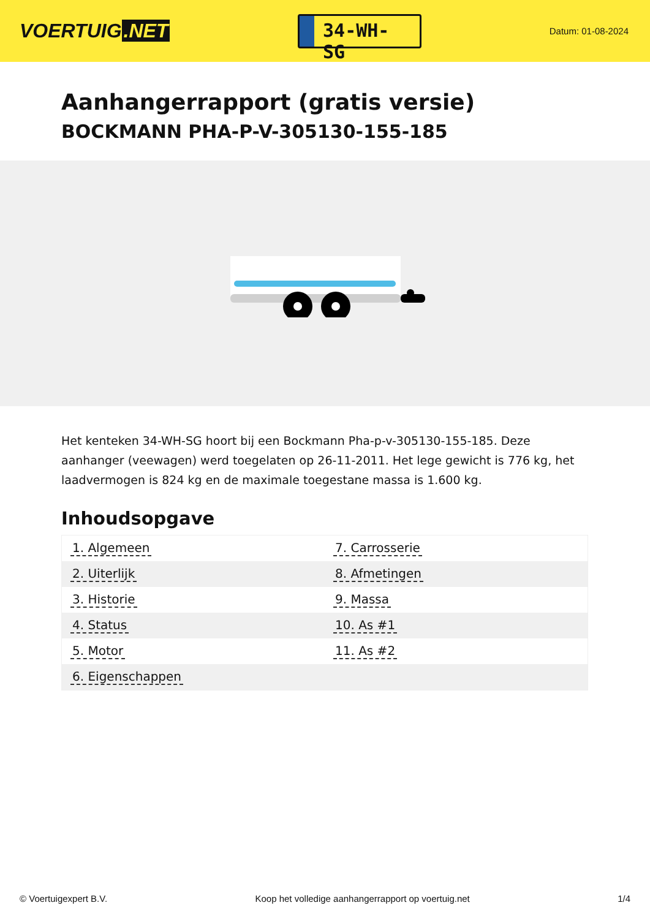VOERTUIG.NET
34-WH-SG
Datum: 01-08-2024
Aanhangerrapport (gratis versie)
BOCKMANN PHA-P-V-305130-155-185
Het kenteken 34-WH-SG hoort bij een Bockmann Pha-p-v-305130-155-185. Deze aanhanger (veewagen) werd toegelaten op 26-11-2011. Het lege gewicht is 776 kg, het laadvermogen is 824 kg en de maximale toegestane massa is 1.600 kg.
Inhoudsopgave
| 1. Algemeen | 7. Carrosserie |
| 2. Uiterlijk | 8. Afmetingen |
| 3. Historie | 9. Massa |
| 4. Status | 10. As #1 |
| 5. Motor | 11. As #2 |
| 6. Eigenschappen | |
© Voertuigexpert B.V. Koop het volledige aanhangerrapport op voertuig.net 1/4